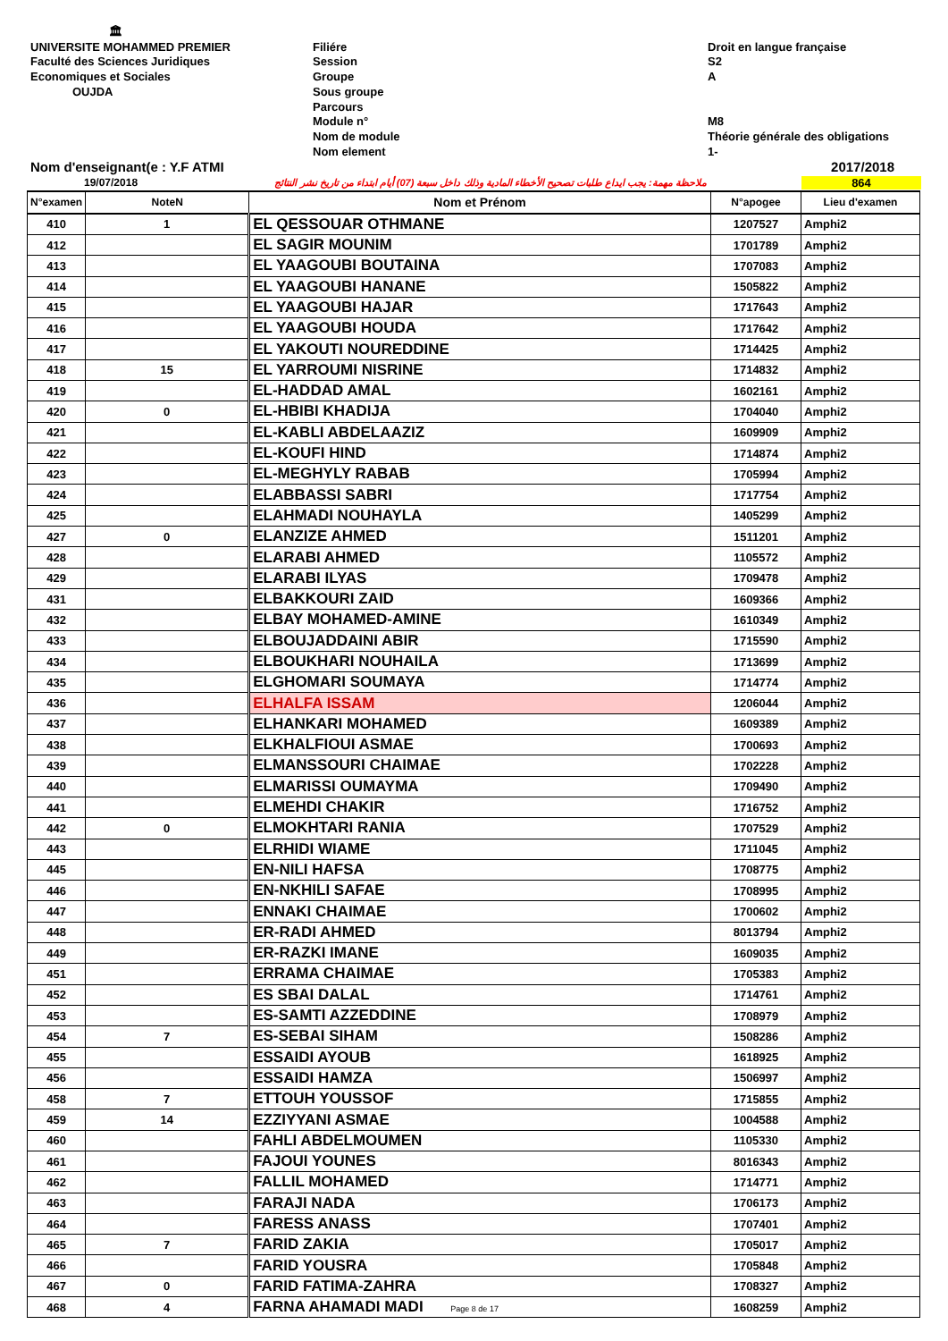🏛
UNIVERSITE MOHAMMED PREMIER
Faculté des Sciences Juridiques
Economiques et Sociales
OUJDA
Filiére
Session
Groupe
Sous groupe
Parcours
Module n°
Nom de module
Nom element
Droit en langue française
S2
A
M8
Théorie générale des obligations
1-
Nom d'enseignant(e : Y.F ATMI 2017/2018
19/07/2018 ملاحظة مهمة: يجب ايداع طلبات تصحيح الأخطاء المادية وذلك داخل سبعة (07) أيام ابتداء من تاريخ نشر النتائج 864
| N°examen | NoteN | Nom et Prénom | N°apogee | Lieu d'examen |
| --- | --- | --- | --- | --- |
| 410 | 1 | EL QESSOUAR OTHMANE | 1207527 | Amphi2 |
| 412 | | EL SAGIR MOUNIM | 1701789 | Amphi2 |
| 413 | | EL YAAGOUBI BOUTAINA | 1707083 | Amphi2 |
| 414 | | EL YAAGOUBI HANANE | 1505822 | Amphi2 |
| 415 | | EL YAAGOUBI HAJAR | 1717643 | Amphi2 |
| 416 | | EL YAAGOUBI HOUDA | 1717642 | Amphi2 |
| 417 | | EL YAKOUTI NOUREDDINE | 1714425 | Amphi2 |
| 418 | 15 | EL YARROUMI NISRINE | 1714832 | Amphi2 |
| 419 | | EL-HADDAD AMAL | 1602161 | Amphi2 |
| 420 | 0 | EL-HBIBI KHADIJA | 1704040 | Amphi2 |
| 421 | | EL-KABLI ABDELAAZIZ | 1609909 | Amphi2 |
| 422 | | EL-KOUFI HIND | 1714874 | Amphi2 |
| 423 | | EL-MEGHYLY RABAB | 1705994 | Amphi2 |
| 424 | | ELABBASSI SABRI | 1717754 | Amphi2 |
| 425 | | ELAHMADI NOUHAYLA | 1405299 | Amphi2 |
| 427 | 0 | ELANZIZE AHMED | 1511201 | Amphi2 |
| 428 | | ELARABI AHMED | 1105572 | Amphi2 |
| 429 | | ELARABI ILYAS | 1709478 | Amphi2 |
| 431 | | ELBAKKOURI ZAID | 1609366 | Amphi2 |
| 432 | | ELBAY MOHAMED-AMINE | 1610349 | Amphi2 |
| 433 | | ELBOUJADDAINI ABIR | 1715590 | Amphi2 |
| 434 | | ELBOUKHARI NOUHAILA | 1713699 | Amphi2 |
| 435 | | ELGHOMARI SOUMAYA | 1714774 | Amphi2 |
| 436 | | ELHALFA ISSAM | 1206044 | Amphi2 |
| 437 | | ELHANKARI MOHAMED | 1609389 | Amphi2 |
| 438 | | ELKHALFIOUI ASMAE | 1700693 | Amphi2 |
| 439 | | ELMANSSOURI CHAIMAE | 1702228 | Amphi2 |
| 440 | | ELMARISSI OUMAYMA | 1709490 | Amphi2 |
| 441 | | ELMEHDI CHAKIR | 1716752 | Amphi2 |
| 442 | 0 | ELMOKHTARI RANIA | 1707529 | Amphi2 |
| 443 | | ELRHIDI WIAME | 1711045 | Amphi2 |
| 445 | | EN-NILI HAFSA | 1708775 | Amphi2 |
| 446 | | EN-NKHILI SAFAE | 1708995 | Amphi2 |
| 447 | | ENNAKI CHAIMAE | 1700602 | Amphi2 |
| 448 | | ER-RADI AHMED | 8013794 | Amphi2 |
| 449 | | ER-RAZKI IMANE | 1609035 | Amphi2 |
| 451 | | ERRAMA CHAIMAE | 1705383 | Amphi2 |
| 452 | | ES SBAI DALAL | 1714761 | Amphi2 |
| 453 | | ES-SAMTI AZZEDDINE | 1708979 | Amphi2 |
| 454 | 7 | ES-SEBAI SIHAM | 1508286 | Amphi2 |
| 455 | | ESSAIDI AYOUB | 1618925 | Amphi2 |
| 456 | | ESSAIDI HAMZA | 1506997 | Amphi2 |
| 458 | 7 | ETTOUH YOUSSOF | 1715855 | Amphi2 |
| 459 | 14 | EZZIYYANI ASMAE | 1004588 | Amphi2 |
| 460 | | FAHLI ABDELMOUMEN | 1105330 | Amphi2 |
| 461 | | FAJOUI YOUNES | 8016343 | Amphi2 |
| 462 | | FALLIL MOHAMED | 1714771 | Amphi2 |
| 463 | | FARAJI NADA | 1706173 | Amphi2 |
| 464 | | FARESS ANASS | 1707401 | Amphi2 |
| 465 | 7 | FARID ZAKIA | 1705017 | Amphi2 |
| 466 | | FARID YOUSRA | 1705848 | Amphi2 |
| 467 | 0 | FARID FATIMA-ZAHRA | 1708327 | Amphi2 |
| 468 | 4 | FARNA AHAMADI MADI Page 8 de 17 | 1608259 | Amphi2 |